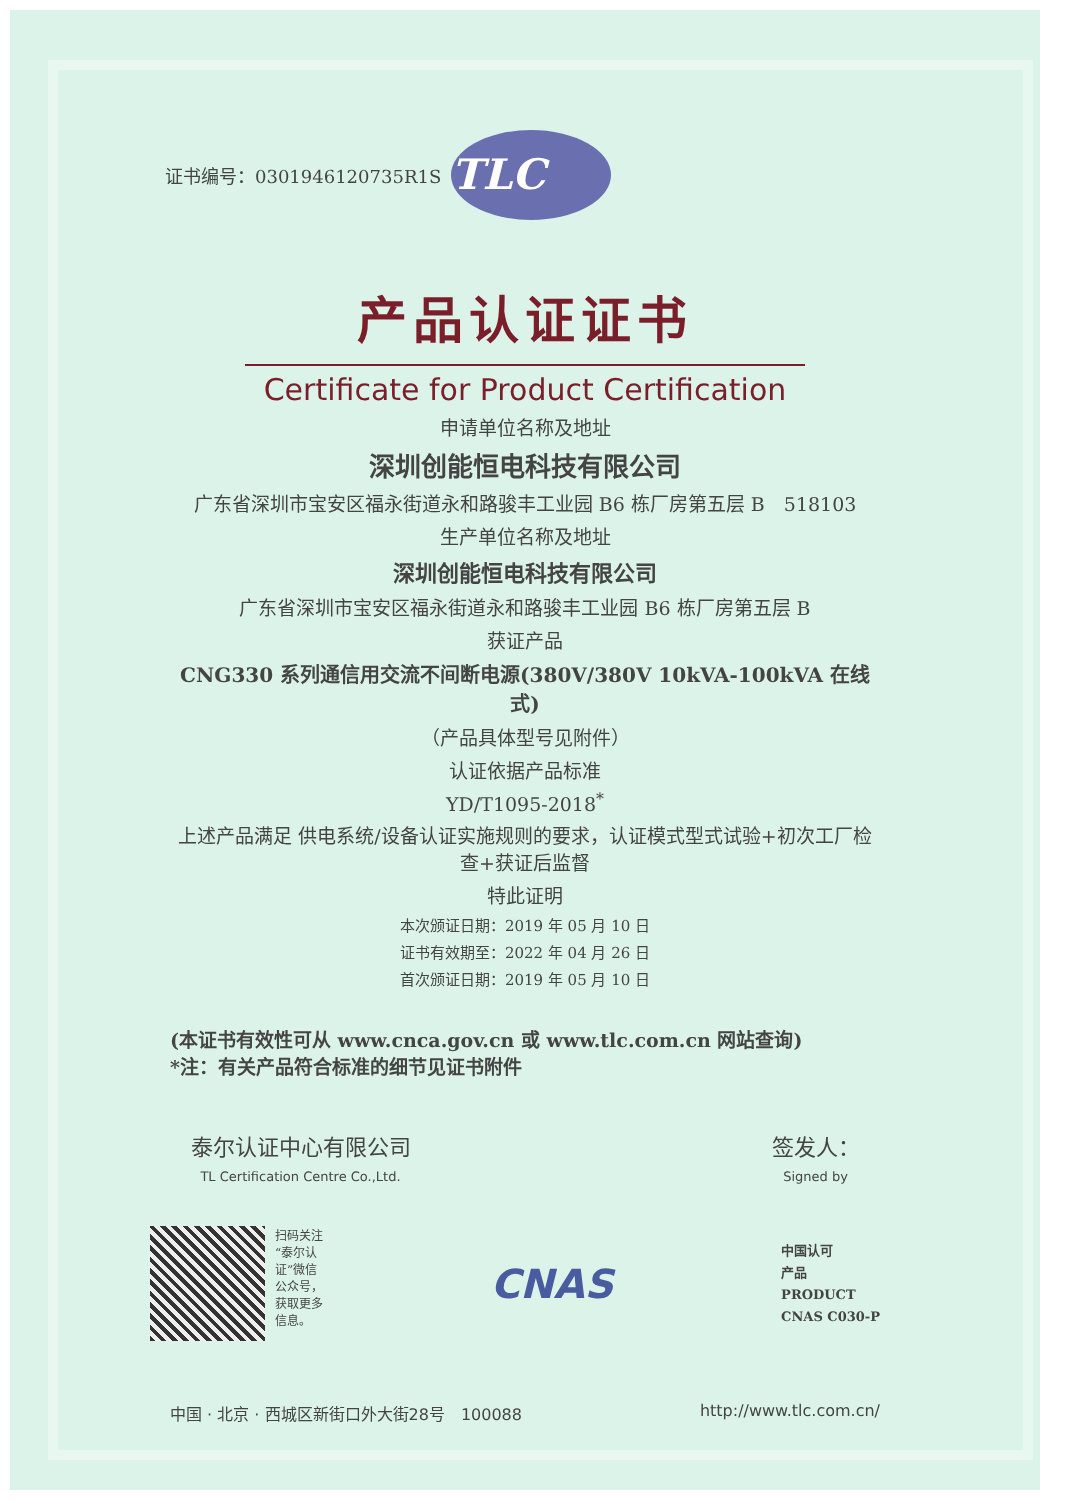证书编号：0301946120735R1S
TLC
产品认证证书
Certificate for Product Certification
申请单位名称及地址
深圳创能恒电科技有限公司
广东省深圳市宝安区福永街道永和路骏丰工业园 B6 栋厂房第五层 B　518103
生产单位名称及地址
深圳创能恒电科技有限公司
广东省深圳市宝安区福永街道永和路骏丰工业园 B6 栋厂房第五层 B
获证产品
CNG330 系列通信用交流不间断电源(380V/380V 10kVA-100kVA 在线式)
（产品具体型号见附件）
认证依据产品标准
YD/T1095-2018<sup>*</sup>
上述产品满足 供电系统/设备认证实施规则的要求，认证模式型式试验+初次工厂检查+获证后监督
特此证明
本次颁证日期：2019 年 05 月 10 日
证书有效期至：2022 年 04 月 26 日
首次颁证日期：2019 年 05 月 10 日
(本证书有效性可从 www.cnca.gov.cn 或 www.tlc.com.cn 网站查询)
*注：有关产品符合标准的细节见证书附件
泰尔认证中心有限公司
TL Certification Centre Co.,Ltd.
签发人：
Signed by
扫码关注
“泰尔认
证”微信
公众号，
获取更多
信息。
CNAS
中国认可
产品
PRODUCT
CNAS C030-P
中国 · 北京 · 西城区新街口外大街28号　100088 http://www.tlc.com.cn/